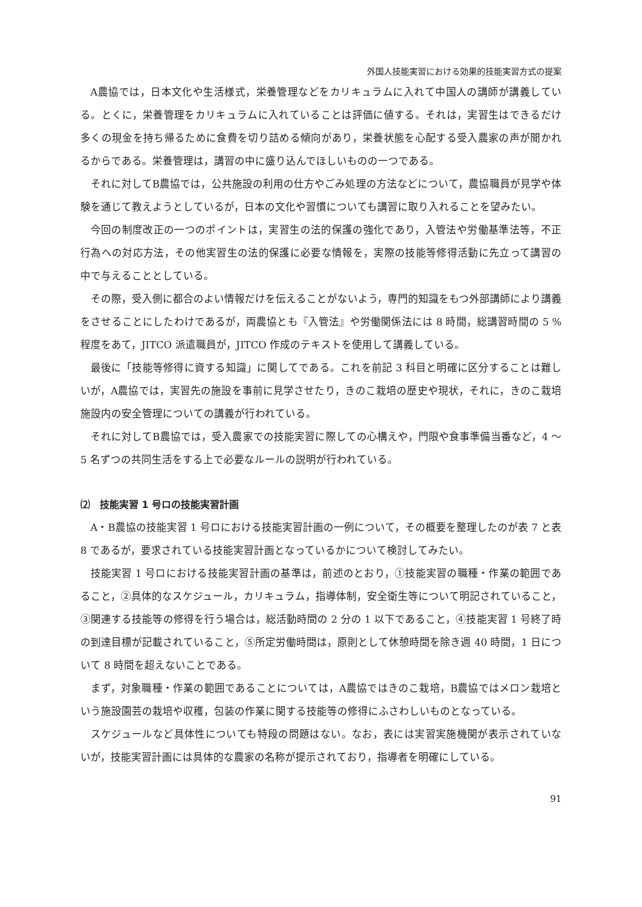外国人技能実習における効果的技能実習方式の提案
A農協では，日本文化や生活様式，栄養管理などをカリキュラムに入れて中国人の講師が講義している。とくに，栄養管理をカリキュラムに入れていることは評価に値する。それは，実習生はできるだけ多くの現金を持ち帰るために食費を切り詰める傾向があり，栄養状態を心配する受入農家の声が聞かれるからである。栄養管理は，講習の中に盛り込んでほしいものの一つである。
それに対してB農協では，公共施設の利用の仕方やごみ処理の方法などについて，農協職員が見学や体験を通じて教えようとしているが，日本の文化や習慣についても講習に取り入れることを望みたい。
今回の制度改正の一つのポイントは，実習生の法的保護の強化であり，入管法や労働基準法等，不正行為への対応方法，その他実習生の法的保護に必要な情報を，実際の技能等修得活動に先立って講習の中で与えることとしている。
その際，受入側に都合のよい情報だけを伝えることがないよう，専門的知識をもつ外部講師により講義をさせることにしたわけであるが，両農協とも『入管法』や労働関係法には 8 時間，総講習時間の 5 %程度をあて，JITCO 派遣職員が，JITCO 作成のテキストを使用して講義している。
最後に「技能等修得に資する知識」に関してである。これを前記 3 科目と明確に区分することは難しいが，A農協では，実習先の施設を事前に見学させたり，きのこ栽培の歴史や現状，それに，きのこ栽培施設内の安全管理についての講義が行われている。
それに対してB農協では，受入農家での技能実習に際しての心構えや，門限や食事準備当番など，4 〜 5 名ずつの共同生活をする上で必要なルールの説明が行われている。
⑵　技能実習 1 号ロの技能実習計画
A・B農協の技能実習 1 号ロにおける技能実習計画の一例について，その概要を整理したのが表 7 と表 8 であるが，要求されている技能実習計画となっているかについて検討してみたい。
技能実習 1 号ロにおける技能実習計画の基準は，前述のとおり，①技能実習の職種・作業の範囲であること，②具体的なスケジュール，カリキュラム，指導体制，安全衛生等について明記されていること，③関連する技能等の修得を行う場合は，総活動時間の 2 分の 1 以下であること，④技能実習 1 号終了時の到達目標が記載されていること，⑤所定労働時間は，原則として休憩時間を除き週 40 時間，1 日について 8 時間を超えないことである。
まず，対象職種・作業の範囲であることについては，A農協ではきのこ栽培，B農協ではメロン栽培という施設園芸の栽培や収穫，包装の作業に関する技能等の修得にふさわしいものとなっている。
スケジュールなど具体性についても特段の問題はない。なお，表には実習実施機関が表示されていないが，技能実習計画には具体的な農家の名称が提示されており，指導者を明確にしている。
91